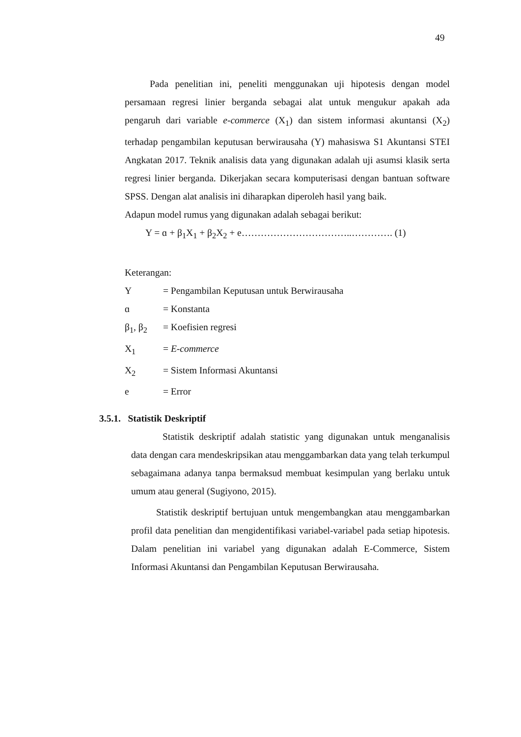49
Pada penelitian ini, peneliti menggunakan uji hipotesis dengan model persamaan regresi linier berganda sebagai alat untuk mengukur apakah ada pengaruh dari variable e-commerce (X<sub>1</sub>) dan sistem informasi akuntansi (X<sub>2</sub>) terhadap pengambilan keputusan berwirausaha (Y) mahasiswa S1 Akuntansi STEI Angkatan 2017. Teknik analisis data yang digunakan adalah uji asumsi klasik serta regresi linier berganda. Dikerjakan secara komputerisasi dengan bantuan software SPSS. Dengan alat analisis ini diharapkan diperoleh hasil yang baik.
Adapun model rumus yang digunakan adalah sebagai berikut:
Y = ɑ + β<sub>1</sub>X<sub>1</sub> + β<sub>2</sub>X<sub>2</sub> + e……………………………..…………. (1)
Keterangan:
Y = Pengambilan Keputusan untuk Berwirausaha
ɑ = Konstanta
β<sub>1</sub>, β<sub>2</sub> = Koefisien regresi
X<sub>1</sub> = E-commerce
X<sub>2</sub> = Sistem Informasi Akuntansi
e = Error
3.5.1. Statistik Deskriptif
Statistik deskriptif adalah statistic yang digunakan untuk menganalisis data dengan cara mendeskripsikan atau menggambarkan data yang telah terkumpul sebagaimana adanya tanpa bermaksud membuat kesimpulan yang berlaku untuk umum atau general (Sugiyono, 2015).
Statistik deskriptif bertujuan untuk mengembangkan atau menggambarkan profil data penelitian dan mengidentifikasi variabel-variabel pada setiap hipotesis. Dalam penelitian ini variabel yang digunakan adalah E-Commerce, Sistem Informasi Akuntansi dan Pengambilan Keputusan Berwirausaha.